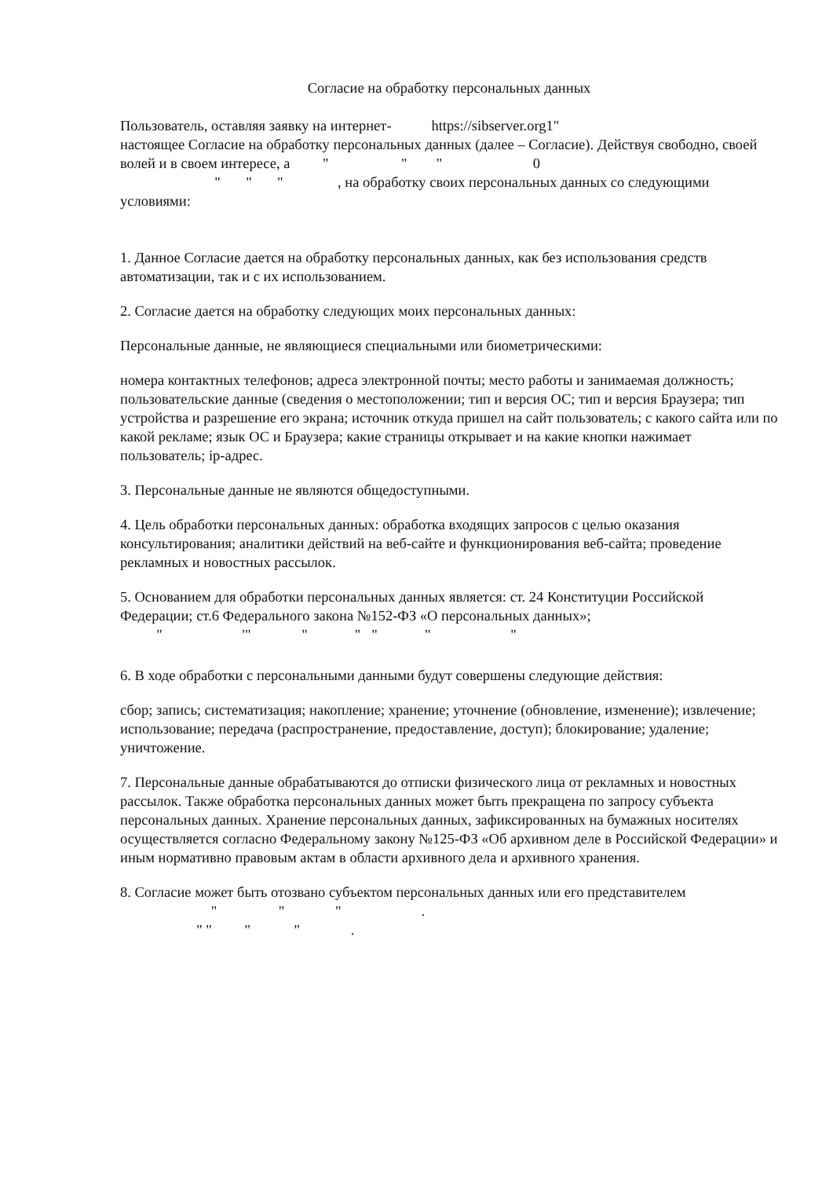Согласие на обработку персональных данных
Пользователь, оставляя заявку на интернет- https://sibserver.org1"
настоящее Согласие на обработку персональных данных (далее – Согласие). Действуя свободно, своей волей и в своем интересе, а " " " 0
" " " , на обработку своих персональных данных со следующими условиями:
1. Данное Согласие дается на обработку персональных данных, как без использования средств автоматизации, так и с их использованием.
2. Согласие дается на обработку следующих моих персональных данных:
Персональные данные, не являющиеся специальными или биометрическими:
номера контактных телефонов; адреса электронной почты; место работы и занимаемая должность; пользовательские данные (сведения о местоположении; тип и версия ОС; тип и версия Браузера; тип устройства и разрешение его экрана; источник откуда пришел на сайт пользователь; с какого сайта или по какой рекламе; язык ОС и Браузера; какие страницы открывает и на какие кнопки нажимает пользователь; ip-адрес.
3. Персональные данные не являются общедоступными.
4. Цель обработки персональных данных: обработка входящих запросов с целью оказания консультирования; аналитики действий на веб-сайте и функционирования веб-сайта; проведение рекламных и новостных рассылок.
5. Основанием для обработки персональных данных является: ст. 24 Конституции Российской Федерации; ст.6 Федерального закона №152-ФЗ «О персональных данных»;
" '" " " " " "
6. В ходе обработки с персональными данными будут совершены следующие действия:
сбор; запись; систематизация; накопление; хранение; уточнение (обновление, изменение); извлечение; использование; передача (распространение, предоставление, доступ); блокирование; удаление; уничтожение.
7. Персональные данные обрабатываются до отписки физического лица от рекламных и новостных рассылок. Также обработка персональных данных может быть прекращена по запросу субъекта персональных данных. Хранение персональных данных, зафиксированных на бумажных носителях осуществляется согласно Федеральному закону №125-ФЗ «Об архивном деле в Российской Федерации» и иным нормативно правовым актам в области архивного дела и архивного хранения.
8. Согласие может быть отозвано субъектом персональных данных или его представителем " " " .
" " " " .